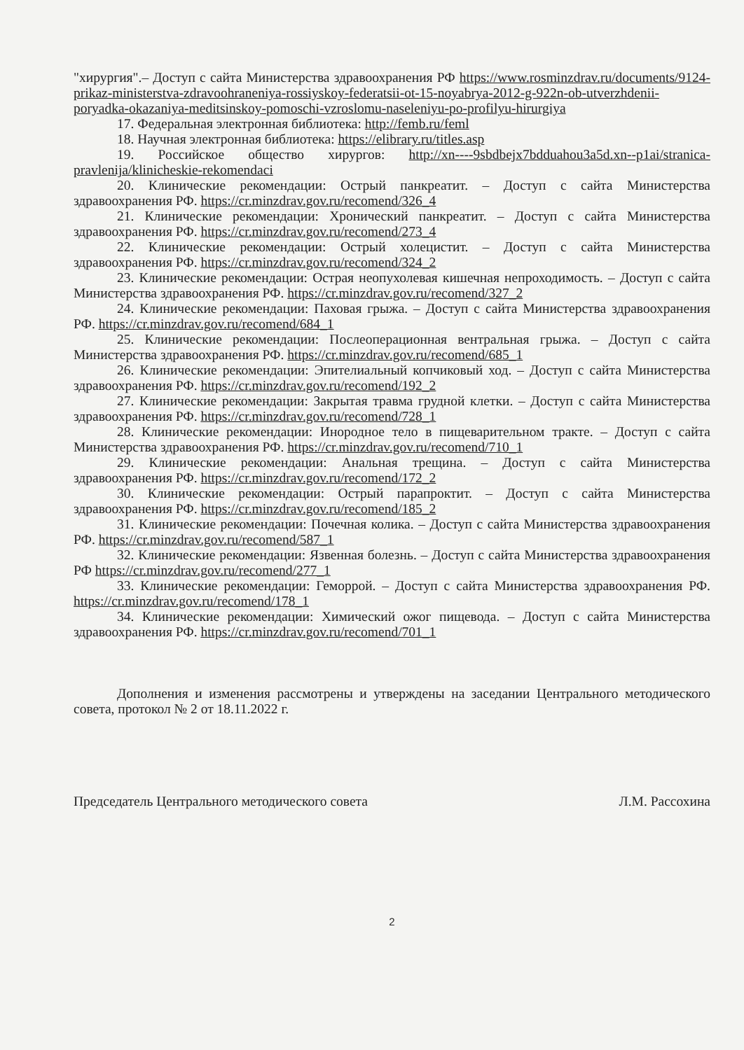"хирургия".– Доступ с сайта Министерства здравоохранения РФ https://www.rosminzdrav.ru/documents/9124-prikaz-ministerstva-zdravoohraneniya-rossiyskoy-federatsii-ot-15-noyabrya-2012-g-922n-ob-utverzhdenii-poryadka-okazaniya-meditsinskoy-pomoschi-vzroslomu-naseleniyu-po-profilyu-hirurgiya
17. Федеральная электронная библиотека: http://femb.ru/feml
18. Научная электронная библиотека: https://elibrary.ru/titles.asp
19. Российское общество хирургов: http://xn----9sbdbejx7bdduahou3a5d.xn--p1ai/stranica-pravlenija/klinicheskie-rekomendaci
20. Клинические рекомендации: Острый панкреатит. – Доступ с сайта Министерства здравоохранения РФ. https://cr.minzdrav.gov.ru/recomend/326_4
21. Клинические рекомендации: Хронический панкреатит. – Доступ с сайта Министерства здравоохранения РФ. https://cr.minzdrav.gov.ru/recomend/273_4
22. Клинические рекомендации: Острый холецистит. – Доступ с сайта Министерства здравоохранения РФ. https://cr.minzdrav.gov.ru/recomend/324_2
23. Клинические рекомендации: Острая неопухолевая кишечная непроходимость. – Доступ с сайта Министерства здравоохранения РФ. https://cr.minzdrav.gov.ru/recomend/327_2
24. Клинические рекомендации: Паховая грыжа. – Доступ с сайта Министерства здравоохранения РФ. https://cr.minzdrav.gov.ru/recomend/684_1
25. Клинические рекомендации: Послеоперационная вентральная грыжа. – Доступ с сайта Министерства здравоохранения РФ. https://cr.minzdrav.gov.ru/recomend/685_1
26. Клинические рекомендации: Эпителиальный копчиковый ход. – Доступ с сайта Министерства здравоохранения РФ. https://cr.minzdrav.gov.ru/recomend/192_2
27. Клинические рекомендации: Закрытая травма грудной клетки. – Доступ с сайта Министерства здравоохранения РФ. https://cr.minzdrav.gov.ru/recomend/728_1
28. Клинические рекомендации: Инородное тело в пищеварительном тракте. – Доступ с сайта Министерства здравоохранения РФ. https://cr.minzdrav.gov.ru/recomend/710_1
29. Клинические рекомендации: Анальная трещина. – Доступ с сайта Министерства здравоохранения РФ. https://cr.minzdrav.gov.ru/recomend/172_2
30. Клинические рекомендации: Острый парапроктит. – Доступ с сайта Министерства здравоохранения РФ. https://cr.minzdrav.gov.ru/recomend/185_2
31. Клинические рекомендации: Почечная колика. – Доступ с сайта Министерства здравоохранения РФ. https://cr.minzdrav.gov.ru/recomend/587_1
32. Клинические рекомендации: Язвенная болезнь. – Доступ с сайта Министерства здравоохранения РФ https://cr.minzdrav.gov.ru/recomend/277_1
33. Клинические рекомендации: Геморрой. – Доступ с сайта Министерства здравоохранения РФ. https://cr.minzdrav.gov.ru/recomend/178_1
34. Клинические рекомендации: Химический ожог пищевода. – Доступ с сайта Министерства здравоохранения РФ. https://cr.minzdrav.gov.ru/recomend/701_1
Дополнения и изменения рассмотрены и утверждены на заседании Центрального методического совета, протокол № 2 от 18.11.2022 г.
Председатель Центрального методического совета Л.М. Рассохина
2